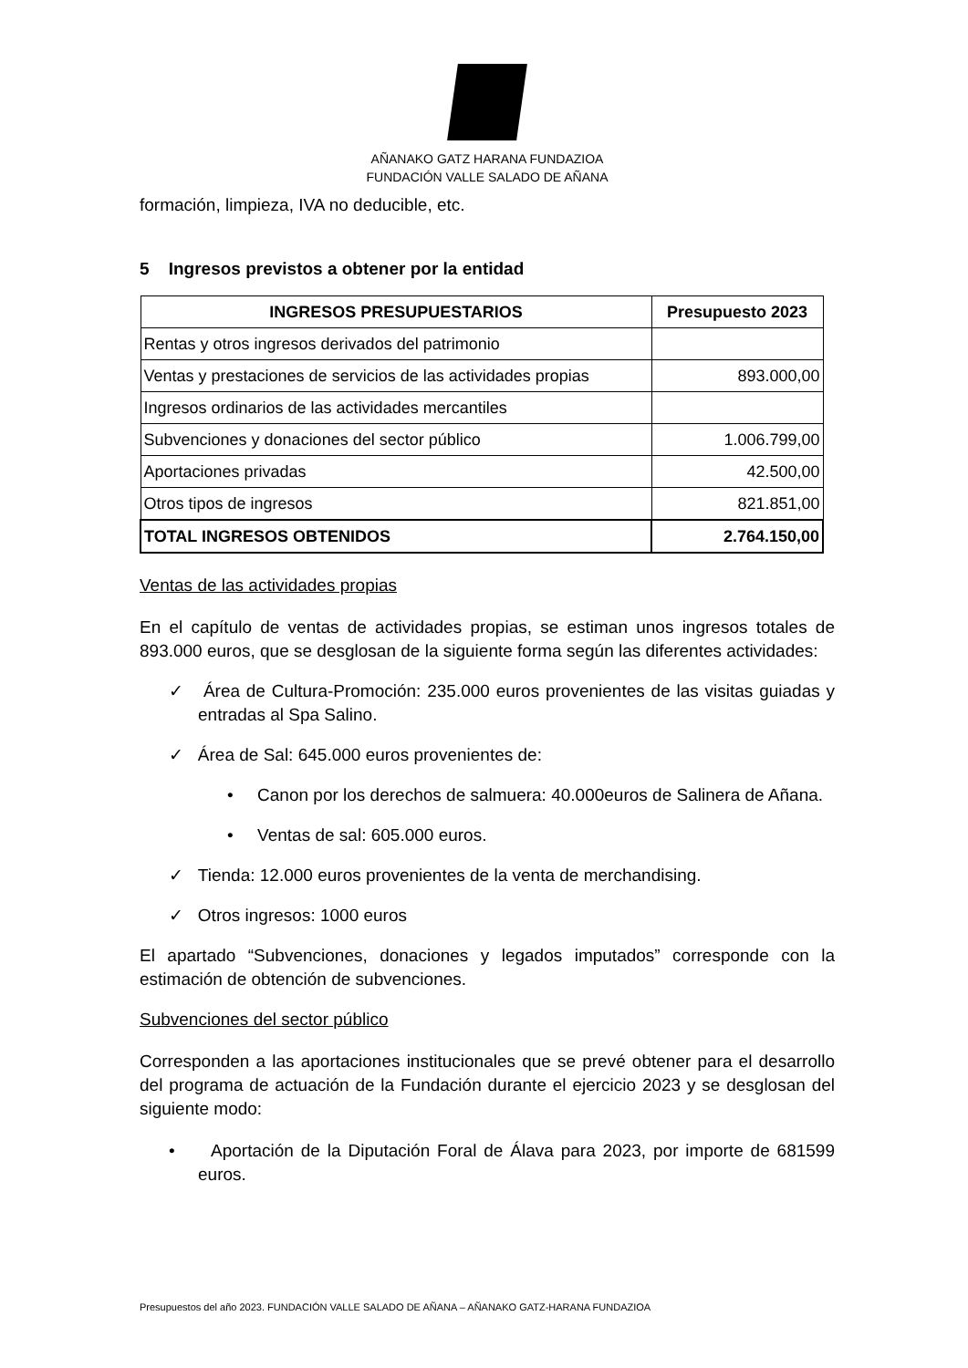AÑANAKO GATZ HARANA FUNDAZIOA
FUNDACIÓN VALLE SALADO DE AÑANA
formación, limpieza, IVA no deducible, etc.
5 Ingresos previstos a obtener por la entidad
| INGRESOS PRESUPUESTARIOS | Presupuesto 2023 |
| --- | --- |
| Rentas y otros ingresos derivados del patrimonio | |
| Ventas y prestaciones de servicios de las actividades propias | 893.000,00 |
| Ingresos ordinarios de las actividades mercantiles | |
| Subvenciones y donaciones del sector público | 1.006.799,00 |
| Aportaciones privadas | 42.500,00 |
| Otros tipos de ingresos | 821.851,00 |
| TOTAL INGRESOS OBTENIDOS | 2.764.150,00 |
Ventas de las actividades propias
En el capítulo de ventas de actividades propias, se estiman unos ingresos totales de 893.000 euros, que se desglosan de la siguiente forma según las diferentes actividades:
✓ Área de Cultura-Promoción: 235.000 euros provenientes de las visitas guiadas y entradas al Spa Salino.
✓ Área de Sal: 645.000 euros provenientes de:
• Canon por los derechos de salmuera: 40.000euros de Salinera de Añana.
• Ventas de sal: 605.000 euros.
✓ Tienda: 12.000 euros provenientes de la venta de merchandising.
✓ Otros ingresos: 1000 euros
El apartado “Subvenciones, donaciones y legados imputados” corresponde con la estimación de obtención de subvenciones.
Subvenciones del sector público
Corresponden a las aportaciones institucionales que se prevé obtener para el desarrollo del programa de actuación de la Fundación durante el ejercicio 2023 y se desglosan del siguiente modo:
• Aportación de la Diputación Foral de Álava para 2023, por importe de 681599 euros.
Presupuestos del año 2023. FUNDACIÓN VALLE SALADO DE AÑANA – AÑANAKO GATZ-HARANA FUNDAZIOA